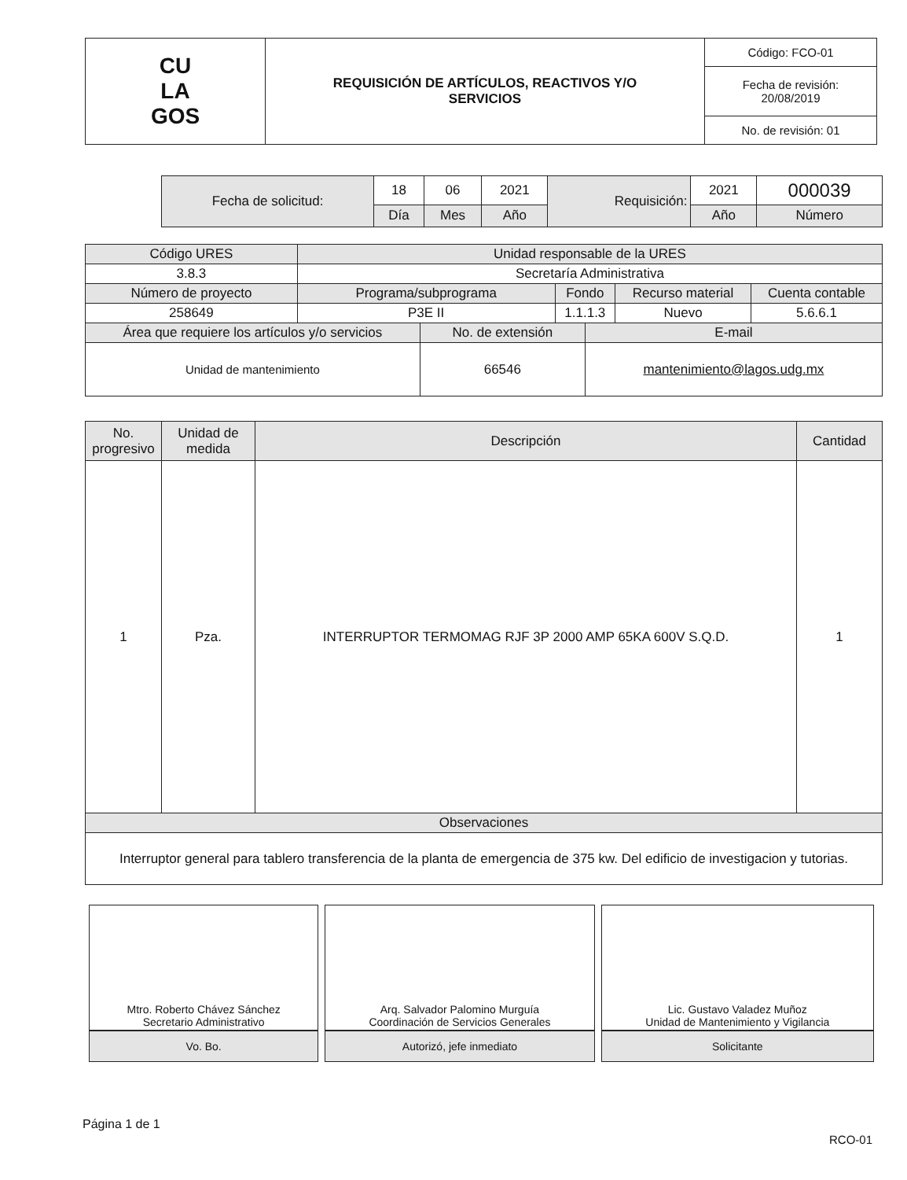| CU LA GOS | REQUISICIÓN DE ARTÍCULOS, REACTIVOS Y/O SERVICIOS | Código: FCO-01 |
| | | Fecha de revisión: 20/08/2019 |
| | | No. de revisión: 01 |
| Fecha de solicitud: | 18 | 06 | 2021 | Requisición: | 2021 | 000039 |
| | Día | Mes | Año | | Año | Número |
| Código URES | Unidad responsable de la URES | | | | | |
| 3.8.3 | Secretaría Administrativa | | | | | |
| Número de proyecto | Programa/subprograma | | Fondo | | Recurso material | Cuenta contable |
| 258649 | P3E II | | 1.1.1.3 | | Nuevo | 5.6.6.1 |
| Área que requiere los artículos y/o servicios | | No. de extensión | | E-mail | | |
| Unidad de mantenimiento | | 66546 | | mantenimiento@lagos.udg.mx | | |
| No. progresivo | Unidad de medida | Descripción | Cantidad |
| --- | --- | --- | --- |
| 1 | Pza. | INTERRUPTOR TERMOMAG RJF 3P 2000 AMP 65KA 600V S.Q.D. | 1 |
| Observaciones | | | |
| Interruptor general para tablero transferencia de la planta de emergencia de 375 kw. Del edificio de investigacion y tutorias. | | | |
| Mtro. Roberto Chávez Sánchez Secretario Administrativo | Arq. Salvador Palomino Murguía Coordinación de Servicios Generales | Lic. Gustavo Valadez Muñoz Unidad de Mantenimiento y Vigilancia |
| Vo. Bo. | Autorizó, jefe inmediato | Solicitante |
Página 1 de 1
RCO-01